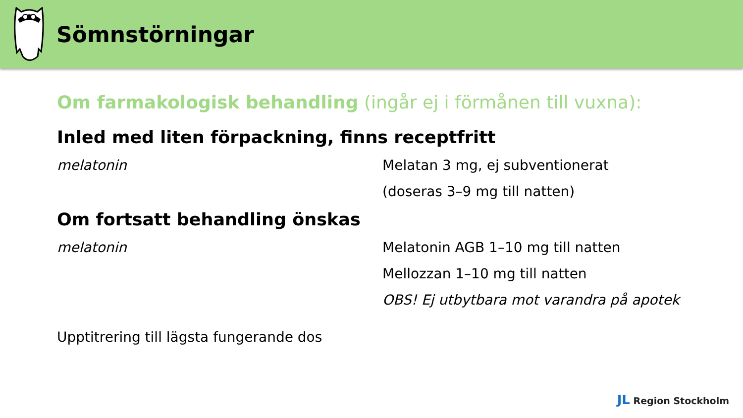Sömnstörningar
Om farmakologisk behandling (ingår ej i förmånen till vuxna):
Inled med liten förpackning, finns receptfritt
melatonin Melatan 3 mg, ej subventionerat
(doseras 3–9 mg till natten)
Om fortsatt behandling önskas
melatonin Melatonin AGB 1–10 mg till natten
Mellozzan 1–10 mg till natten
OBS! Ej utbytbara mot varandra på apotek
Upptitrering till lägsta fungerande dos
JL Region Stockholm